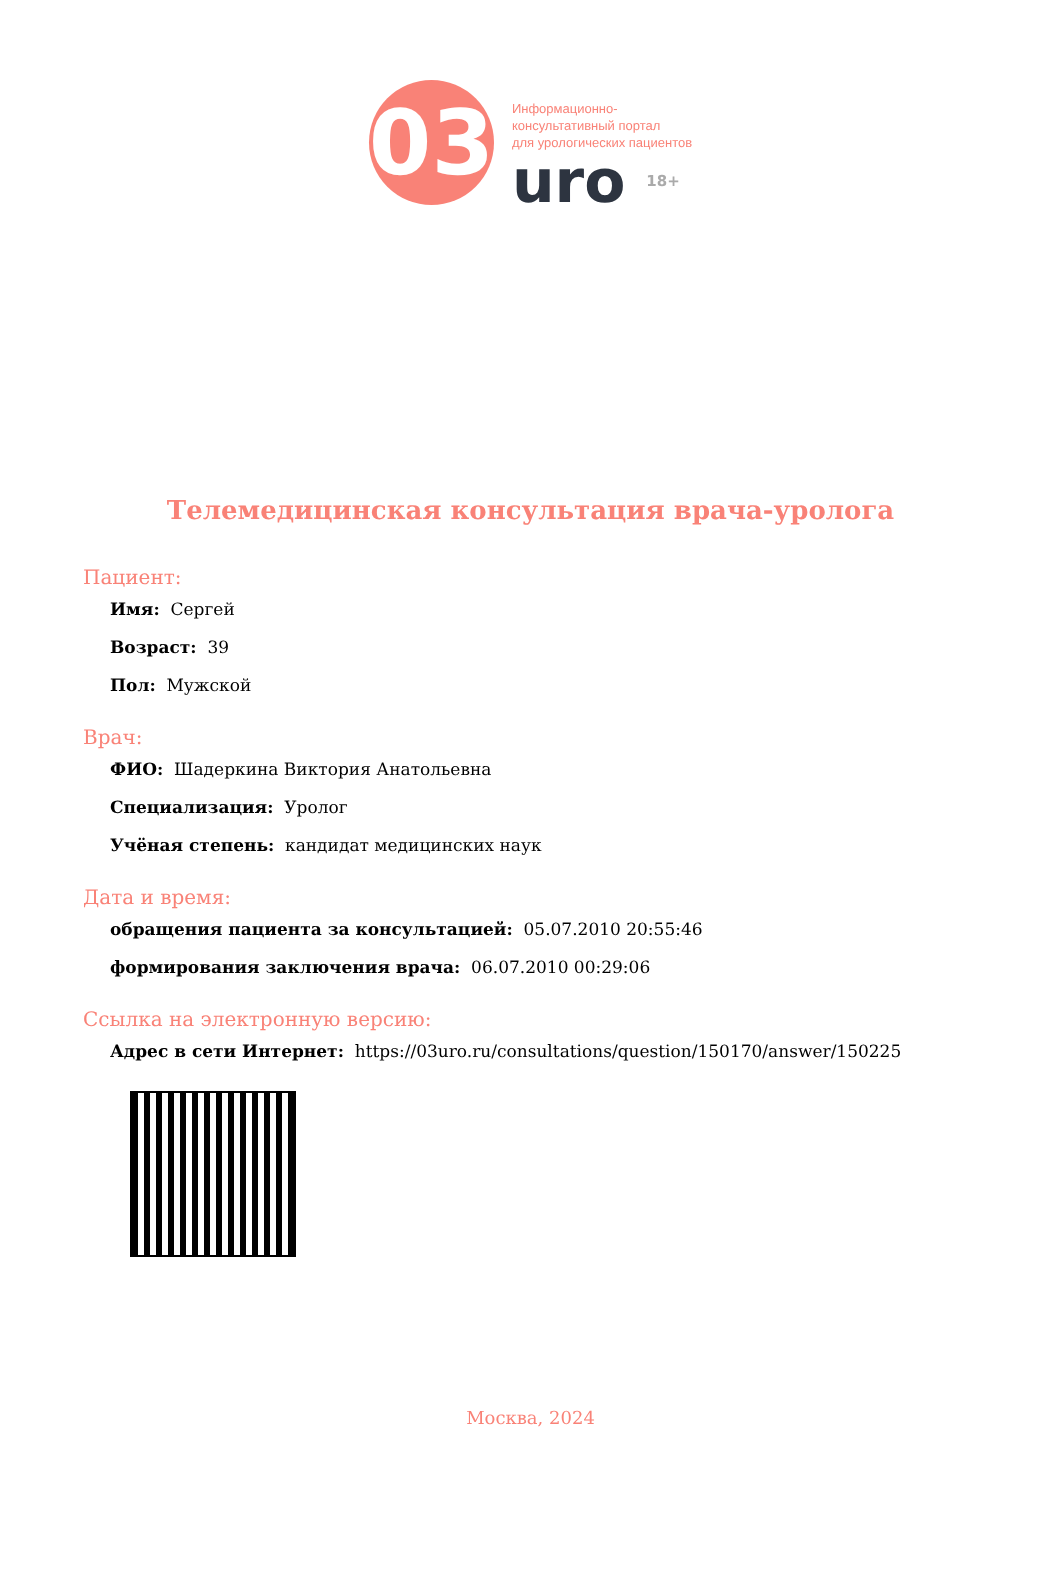03
Информационно-
консультативный портал
для урологических пациентов
uro 18+
Телемедицинская консультация врача-уролога
Пациент:
Имя: Сергей
Возраст: 39
Пол: Мужской
Врач:
ФИО: Шадеркина Виктория Анатольевна
Специализация: Уролог
Учёная степень: кандидат медицинских наук
Дата и время:
обращения пациента за консультацией: 05.07.2010 20:55:46
формирования заключения врача: 06.07.2010 00:29:06
Ссылка на электронную версию:
Адрес в сети Интернет: https://03uro.ru/consultations/question/150170/answer/150225
Москва, 2024